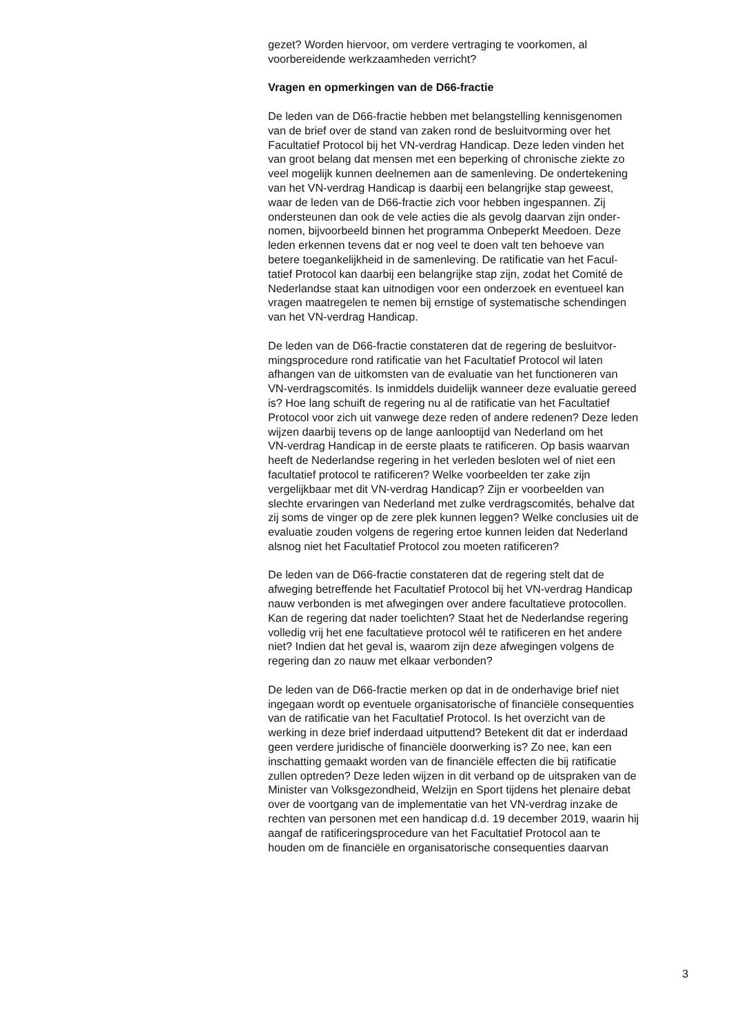gezet? Worden hiervoor, om verdere vertraging te voorkomen, al voorbereidende werkzaamheden verricht?
Vragen en opmerkingen van de D66-fractie
De leden van de D66-fractie hebben met belangstelling kennisgenomen van de brief over de stand van zaken rond de besluitvorming over het Facultatief Protocol bij het VN-verdrag Handicap. Deze leden vinden het van groot belang dat mensen met een beperking of chronische ziekte zo veel mogelijk kunnen deelnemen aan de samenleving. De ondertekening van het VN-verdrag Handicap is daarbij een belangrijke stap geweest, waar de leden van de D66-fractie zich voor hebben ingespannen. Zij ondersteunen dan ook de vele acties die als gevolg daarvan zijn onder- nomen, bijvoorbeeld binnen het programma Onbeperkt Meedoen. Deze leden erkennen tevens dat er nog veel te doen valt ten behoeve van betere toegankelijkheid in de samenleving. De ratificatie van het Facul- tatief Protocol kan daarbij een belangrijke stap zijn, zodat het Comité de Nederlandse staat kan uitnodigen voor een onderzoek en eventueel kan vragen maatregelen te nemen bij ernstige of systematische schendingen van het VN-verdrag Handicap.
De leden van de D66-fractie constateren dat de regering de besluitvor- mingsprocedure rond ratificatie van het Facultatief Protocol wil laten afhangen van de uitkomsten van de evaluatie van het functioneren van VN-verdragscomités. Is inmiddels duidelijk wanneer deze evaluatie gereed is? Hoe lang schuift de regering nu al de ratificatie van het Facultatief Protocol voor zich uit vanwege deze reden of andere redenen? Deze leden wijzen daarbij tevens op de lange aanlooptijd van Nederland om het VN-verdrag Handicap in de eerste plaats te ratificeren. Op basis waarvan heeft de Nederlandse regering in het verleden besloten wel of niet een facultatief protocol te ratificeren? Welke voorbeelden ter zake zijn vergelijkbaar met dit VN-verdrag Handicap? Zijn er voorbeelden van slechte ervaringen van Nederland met zulke verdragscomités, behalve dat zij soms de vinger op de zere plek kunnen leggen? Welke conclusies uit de evaluatie zouden volgens de regering ertoe kunnen leiden dat Nederland alsnog niet het Facultatief Protocol zou moeten ratificeren?
De leden van de D66-fractie constateren dat de regering stelt dat de afweging betreffende het Facultatief Protocol bij het VN-verdrag Handicap nauw verbonden is met afwegingen over andere facultatieve protocollen. Kan de regering dat nader toelichten? Staat het de Nederlandse regering volledig vrij het ene facultatieve protocol wél te ratificeren en het andere niet? Indien dat het geval is, waarom zijn deze afwegingen volgens de regering dan zo nauw met elkaar verbonden?
De leden van de D66-fractie merken op dat in de onderhavige brief niet ingegaan wordt op eventuele organisatorische of financiële consequenties van de ratificatie van het Facultatief Protocol. Is het overzicht van de werking in deze brief inderdaad uitputtend? Betekent dit dat er inderdaad geen verdere juridische of financiële doorwerking is? Zo nee, kan een inschatting gemaakt worden van de financiële effecten die bij ratificatie zullen optreden? Deze leden wijzen in dit verband op de uitspraken van de Minister van Volksgezondheid, Welzijn en Sport tijdens het plenaire debat over de voortgang van de implementatie van het VN-verdrag inzake de rechten van personen met een handicap d.d. 19 december 2019, waarin hij aangaf de ratificeringsprocedure van het Facultatief Protocol aan te houden om de financiële en organisatorische consequenties daarvan
3